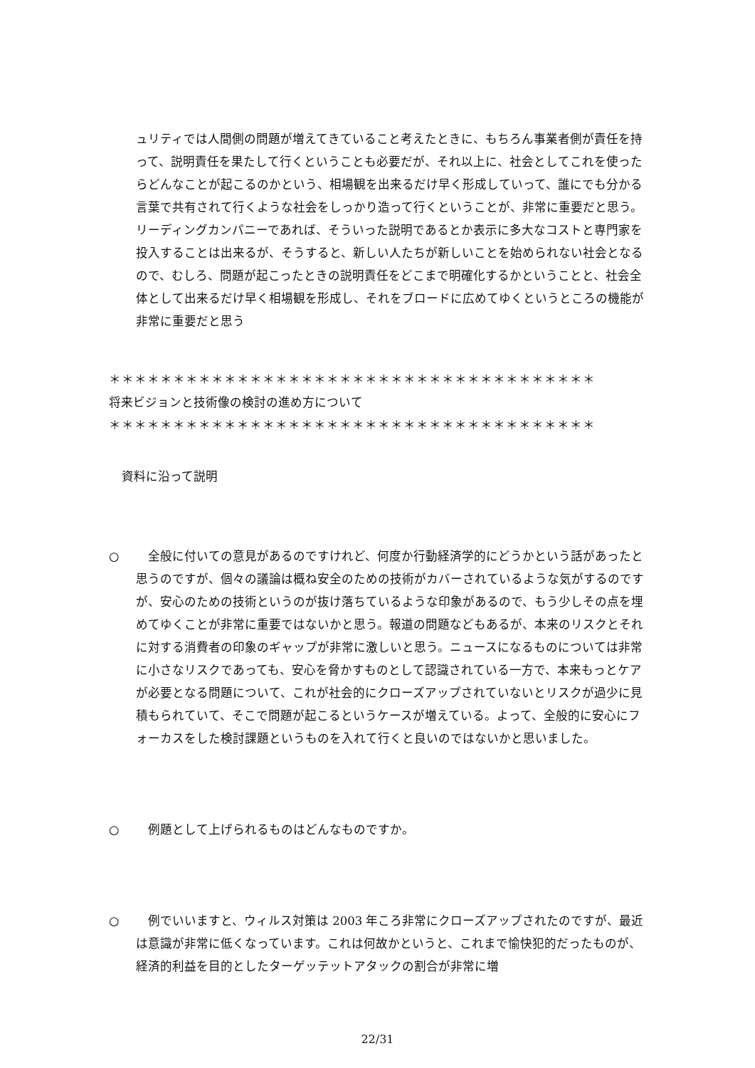ュリティでは人間側の問題が増えてきていること考えたときに、もちろん事業者側が責任を持って、説明責任を果たして行くということも必要だが、それ以上に、社会としてこれを使ったらどんなことが起こるのかという、相場観を出来るだけ早く形成していって、誰にでも分かる言葉で共有されて行くような社会をしっかり造って行くということが、非常に重要だと思う。リーディングカンパニーであれば、そういった説明であるとか表示に多大なコストと専門家を投入することは出来るが、そうすると、新しい人たちが新しいことを始められない社会となるので、むしろ、問題が起こったときの説明責任をどこまで明確化するかということと、社会全体として出来るだけ早く相場観を形成し、それをブロードに広めてゆくというところの機能が非常に重要だと思う
＊＊＊＊＊＊＊＊＊＊＊＊＊＊＊＊＊＊＊＊＊＊＊＊＊＊＊＊＊＊＊＊＊＊＊＊＊＊
将来ビジョンと技術像の検討の進め方について
＊＊＊＊＊＊＊＊＊＊＊＊＊＊＊＊＊＊＊＊＊＊＊＊＊＊＊＊＊＊＊＊＊＊＊＊＊＊
資料に沿って説明
○ 　全般に付いての意見があるのですけれど、何度か行動経済学的にどうかという話があったと思うのですが、個々の議論は概ね安全のための技術がカバーされているような気がするのですが、安心のための技術というのが抜け落ちているような印象があるので、もう少しその点を埋めてゆくことが非常に重要ではないかと思う。報道の問題などもあるが、本来のリスクとそれに対する消費者の印象のギャップが非常に激しいと思う。ニュースになるものについては非常に小さなリスクであっても、安心を脅かすものとして認識されている一方で、本来もっとケアが必要となる問題について、これが社会的にクローズアップされていないとリスクが過少に見積もられていて、そこで問題が起こるというケースが増えている。よって、全般的に安心にフォーカスをした検討課題というものを入れて行くと良いのではないかと思いました。
○ 　例題として上げられるものはどんなものですか。
○ 　例でいいますと、ウィルス対策は 2003 年ころ非常にクローズアップされたのですが、最近は意識が非常に低くなっています。これは何故かというと、これまで愉快犯的だったものが、経済的利益を目的としたターゲッテットアタックの割合が非常に増
22/31